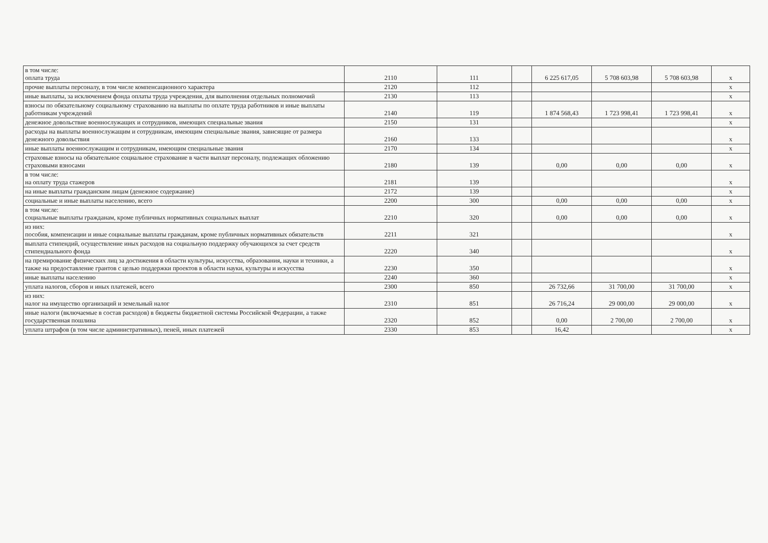| в том числе: оплата труда | 2110 | 111 | | 6 225 617,05 | 5 708 603,98 | 5 708 603,98 | x |
| прочие выплаты персоналу, в том числе компенсационного характера | 2120 | 112 | | | | | x |
| иные выплаты, за исключением фонда оплаты труда учреждения, для выполнения отдельных полномочий | 2130 | 113 | | | | | x |
| взносы по обязательному социальному страхованию на выплаты по оплате труда работников и иные выплаты работникам учреждений | 2140 | 119 | | 1 874 568,43 | 1 723 998,41 | 1 723 998,41 | x |
| денежное довольствие военнослужащих и сотрудников, имеющих специальные звания | 2150 | 131 | | | | | x |
| расходы на выплаты военнослужащим и сотрудникам, имеющим специальные звания, зависящие от размера денежного довольствия | 2160 | 133 | | | | | x |
| иные выплаты военнослужащим и сотрудникам, имеющим специальные звания | 2170 | 134 | | | | | x |
| страховые взносы на обязательное социальное страхование в части выплат персоналу, подлежащих обложению страховыми взносами | 2180 | 139 | | 0,00 | 0,00 | 0,00 | x |
| в том числе: на оплату труда стажеров | 2181 | 139 | | | | | x |
| на иные выплаты гражданским лицам (денежное содержание) | 2172 | 139 | | | | | x |
| социальные и иные выплаты населению, всего | 2200 | 300 | | 0,00 | 0,00 | 0,00 | x |
| в том числе: социальные выплаты гражданам, кроме публичных нормативных социальных выплат | 2210 | 320 | | 0,00 | 0,00 | 0,00 | x |
| из них: пособия, компенсации и иные социальные выплаты гражданам, кроме публичных нормативных обязательств | 2211 | 321 | | | | | x |
| выплата стипендий, осуществление иных расходов на социальную поддержку обучающихся за счет средств стипендиального фонда | 2220 | 340 | | | | | x |
| на премирование физических лиц за достижения в области культуры, искусства, образования, науки и техники, а также на предоставление грантов с целью поддержки проектов в области науки, культуры и искусства | 2230 | 350 | | | | | x |
| иные выплаты населению | 2240 | 360 | | | | | x |
| уплата налогов, сборов и иных платежей, всего | 2300 | 850 | | 26 732,66 | 31 700,00 | 31 700,00 | x |
| из них: налог на имущество организаций и земельный налог | 2310 | 851 | | 26 716,24 | 29 000,00 | 29 000,00 | x |
| иные налоги (включаемые в состав расходов) в бюджеты бюджетной системы Российской Федерации, а также государственная пошлина | 2320 | 852 | | 0,00 | 2 700,00 | 2 700,00 | x |
| уплата штрафов (в том числе административных), пеней, иных платежей | 2330 | 853 | | 16,42 | | | x |